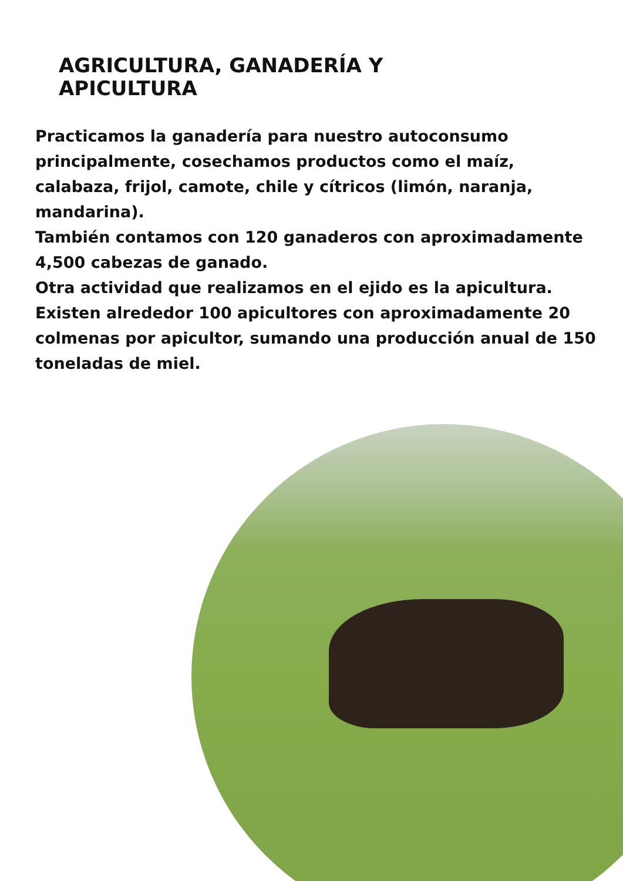AGRICULTURA, GANADERÍA Y
APICULTURA
Practicamos la ganadería para nuestro autoconsumo principalmente, cosechamos productos como el maíz, calabaza, frijol, camote, chile y cítricos (limón, naranja, mandarina).
También contamos con 120 ganaderos con aproximadamente 4,500 cabezas de ganado.
Otra actividad que realizamos en el ejido es la apicultura. Existen alrededor 100 apicultores con aproximadamente 20 colmenas por apicultor, sumando una producción anual de 150 toneladas de miel.